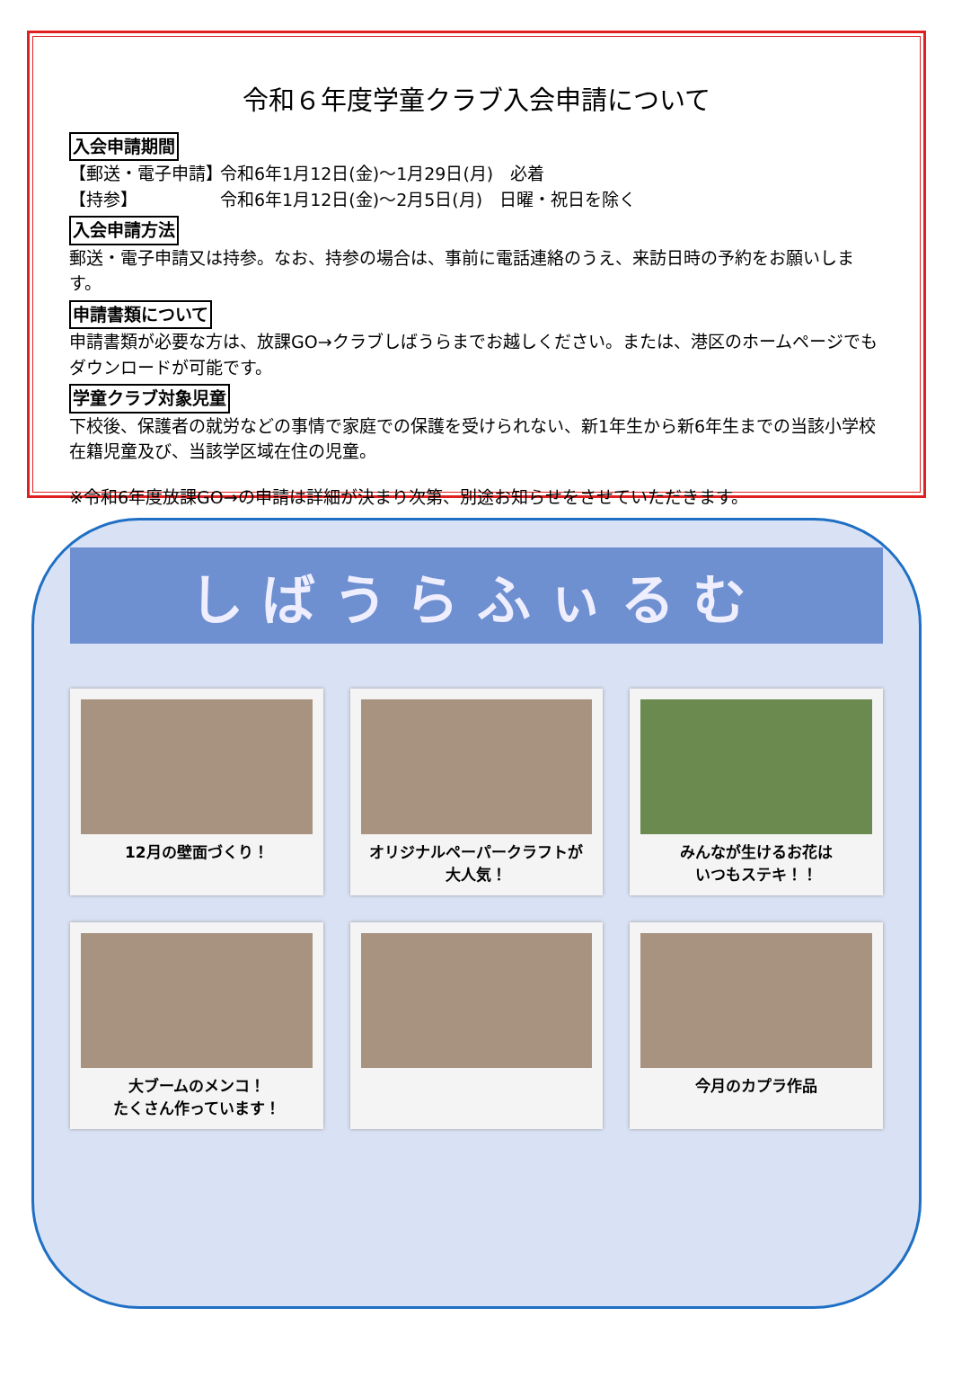令和６年度学童クラブ入会申請について
入会申請期間
【郵送・電子申請】 令和6年1月12日(金)～1月29日(月)　必着
【持参】 令和6年1月12日(金)～2月5日(月)　日曜・祝日を除く
入会申請方法
郵送・電子申請又は持参。なお、持参の場合は、事前に電話連絡のうえ、来訪日時の予約をお願いします。
申請書類について
申請書類が必要な方は、放課GO→クラブしばうらまでお越しください。または、港区のホームページでもダウンロードが可能です。
学童クラブ対象児童
下校後、保護者の就労などの事情で家庭での保護を受けられない、新1年生から新6年生までの当該小学校在籍児童及び、当該学区域在住の児童。
※令和6年度放課GO→の申請は詳細が決まり次第、別途お知らせをさせていただきます。
しばうらふぃるむ
12月の壁面づくり！
オリジナルペーパークラフトが
大人気！
みんなが生けるお花は
いつもステキ！！
大ブームのメンコ！
たくさん作っています！
今月のカプラ作品